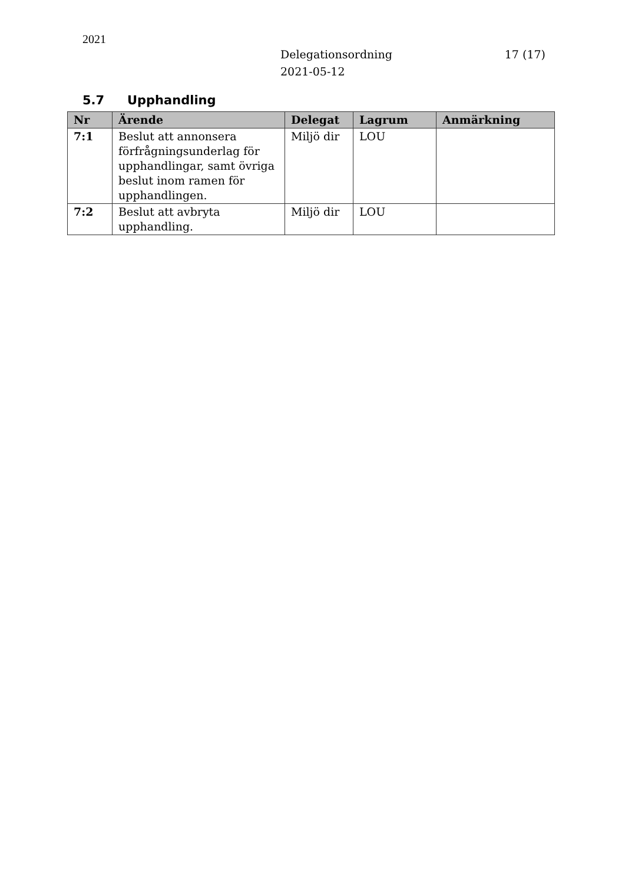2021
Delegationsordning
2021-05-12
17 (17)
5.7 Upphandling
| Nr | Ärende | Delegat | Lagrum | Anmärkning |
| --- | --- | --- | --- | --- |
| 7:1 | Beslut att annonsera förfrågningsunderlag för upphandlingar, samt övriga beslut inom ramen för upphandlingen. | Miljö dir | LOU | |
| 7:2 | Beslut att avbryta upphandling. | Miljö dir | LOU | |